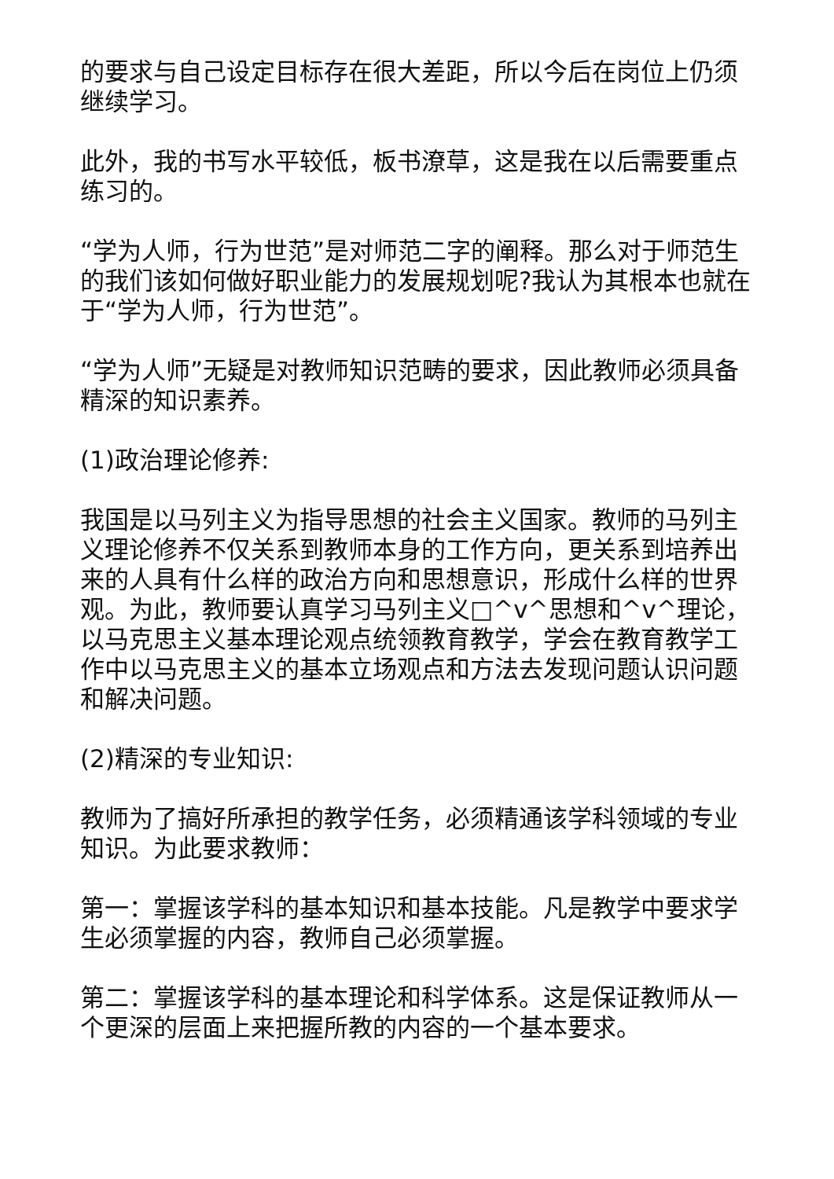的要求与自己设定目标存在很大差距，所以今后在岗位上仍须继续学习。
此外，我的书写水平较低，板书潦草，这是我在以后需要重点练习的。
“学为人师，行为世范”是对师范二字的阐释。那么对于师范生的我们该如何做好职业能力的发展规划呢?我认为其根本也就在于“学为人师，行为世范”。
“学为人师”无疑是对教师知识范畴的要求，因此教师必须具备精深的知识素养。
(1)政治理论修养:
我国是以马列主义为指导思想的社会主义国家。教师的马列主义理论修养不仅关系到教师本身的工作方向，更关系到培养出来的人具有什么样的政治方向和思想意识，形成什么样的世界观。为此，教师要认真学习马列主义□^v^思想和^v^理论，以马克思主义基本理论观点统领教育教学，学会在教育教学工作中以马克思主义的基本立场观点和方法去发现问题认识问题和解决问题。
(2)精深的专业知识:
教师为了搞好所承担的教学任务，必须精通该学科领域的专业知识。为此要求教师：
第一：掌握该学科的基本知识和基本技能。凡是教学中要求学生必须掌握的内容，教师自己必须掌握。
第二：掌握该学科的基本理论和科学体系。这是保证教师从一个更深的层面上来把握所教的内容的一个基本要求。